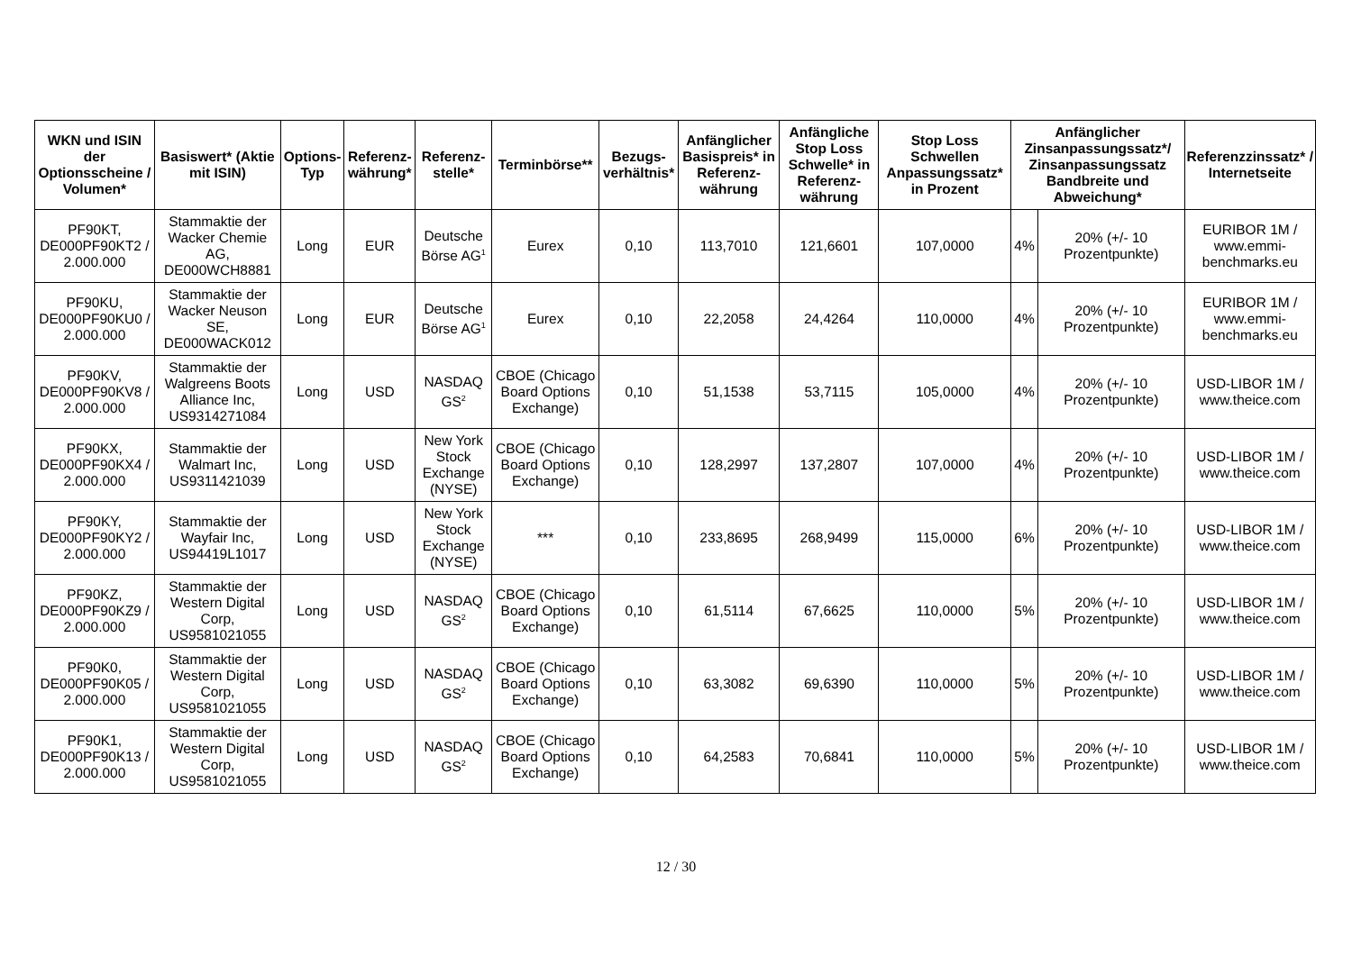| WKN und ISIN der Optionsscheine / Volumen* | Basiswert* (Aktie mit ISIN) | Options-Typ | Referenz-währung* | Referenz-stelle* | Terminbörse** | Bezugs-verhältnis* | Anfänglicher Basispreis* in Referenz-währung | Anfängliche Stop Loss Schwelle* in Referenz-währung | Stop Loss Schwellen Anpassungssatz* in Prozent | Anfänglicher Zinsanpassungssatz*/ Zinsanpassungssatz Bandbreite und Abweichung* | | Referenzzinssatz* / Internetseite |
| --- | --- | --- | --- | --- | --- | --- | --- | --- | --- | --- | --- | --- |
| PF90KT, DE000PF90KT2 / 2.000.000 | Stammaktie der Wacker Chemie AG, DE000WCH8881 | Long | EUR | Deutsche Börse AG<sup>1</sup> | Eurex | 0,10 | 113,7010 | 121,6601 | 107,0000 | 4% | 20% (+/- 10 Prozentpunkte) | EURIBOR 1M / www.emmi-benchmarks.eu |
| PF90KU, DE000PF90KU0 / 2.000.000 | Stammaktie der Wacker Neuson SE, DE000WACK012 | Long | EUR | Deutsche Börse AG<sup>1</sup> | Eurex | 0,10 | 22,2058 | 24,4264 | 110,0000 | 4% | 20% (+/- 10 Prozentpunkte) | EURIBOR 1M / www.emmi-benchmarks.eu |
| PF90KV, DE000PF90KV8 / 2.000.000 | Stammaktie der Walgreens Boots Alliance Inc, US9314271084 | Long | USD | NASDAQ GS<sup>2</sup> | CBOE (Chicago Board Options Exchange) | 0,10 | 51,1538 | 53,7115 | 105,0000 | 4% | 20% (+/- 10 Prozentpunkte) | USD-LIBOR 1M / www.theice.com |
| PF90KX, DE000PF90KX4 / 2.000.000 | Stammaktie der Walmart Inc, US9311421039 | Long | USD | New York Stock Exchange (NYSE) | CBOE (Chicago Board Options Exchange) | 0,10 | 128,2997 | 137,2807 | 107,0000 | 4% | 20% (+/- 10 Prozentpunkte) | USD-LIBOR 1M / www.theice.com |
| PF90KY, DE000PF90KY2 / 2.000.000 | Stammaktie der Wayfair Inc, US94419L1017 | Long | USD | New York Stock Exchange (NYSE) | *** | 0,10 | 233,8695 | 268,9499 | 115,0000 | 6% | 20% (+/- 10 Prozentpunkte) | USD-LIBOR 1M / www.theice.com |
| PF90KZ, DE000PF90KZ9 / 2.000.000 | Stammaktie der Western Digital Corp, US9581021055 | Long | USD | NASDAQ GS<sup>2</sup> | CBOE (Chicago Board Options Exchange) | 0,10 | 61,5114 | 67,6625 | 110,0000 | 5% | 20% (+/- 10 Prozentpunkte) | USD-LIBOR 1M / www.theice.com |
| PF90K0, DE000PF90K05 / 2.000.000 | Stammaktie der Western Digital Corp, US9581021055 | Long | USD | NASDAQ GS<sup>2</sup> | CBOE (Chicago Board Options Exchange) | 0,10 | 63,3082 | 69,6390 | 110,0000 | 5% | 20% (+/- 10 Prozentpunkte) | USD-LIBOR 1M / www.theice.com |
| PF90K1, DE000PF90K13 / 2.000.000 | Stammaktie der Western Digital Corp, US9581021055 | Long | USD | NASDAQ GS<sup>2</sup> | CBOE (Chicago Board Options Exchange) | 0,10 | 64,2583 | 70,6841 | 110,0000 | 5% | 20% (+/- 10 Prozentpunkte) | USD-LIBOR 1M / www.theice.com |
12 / 30